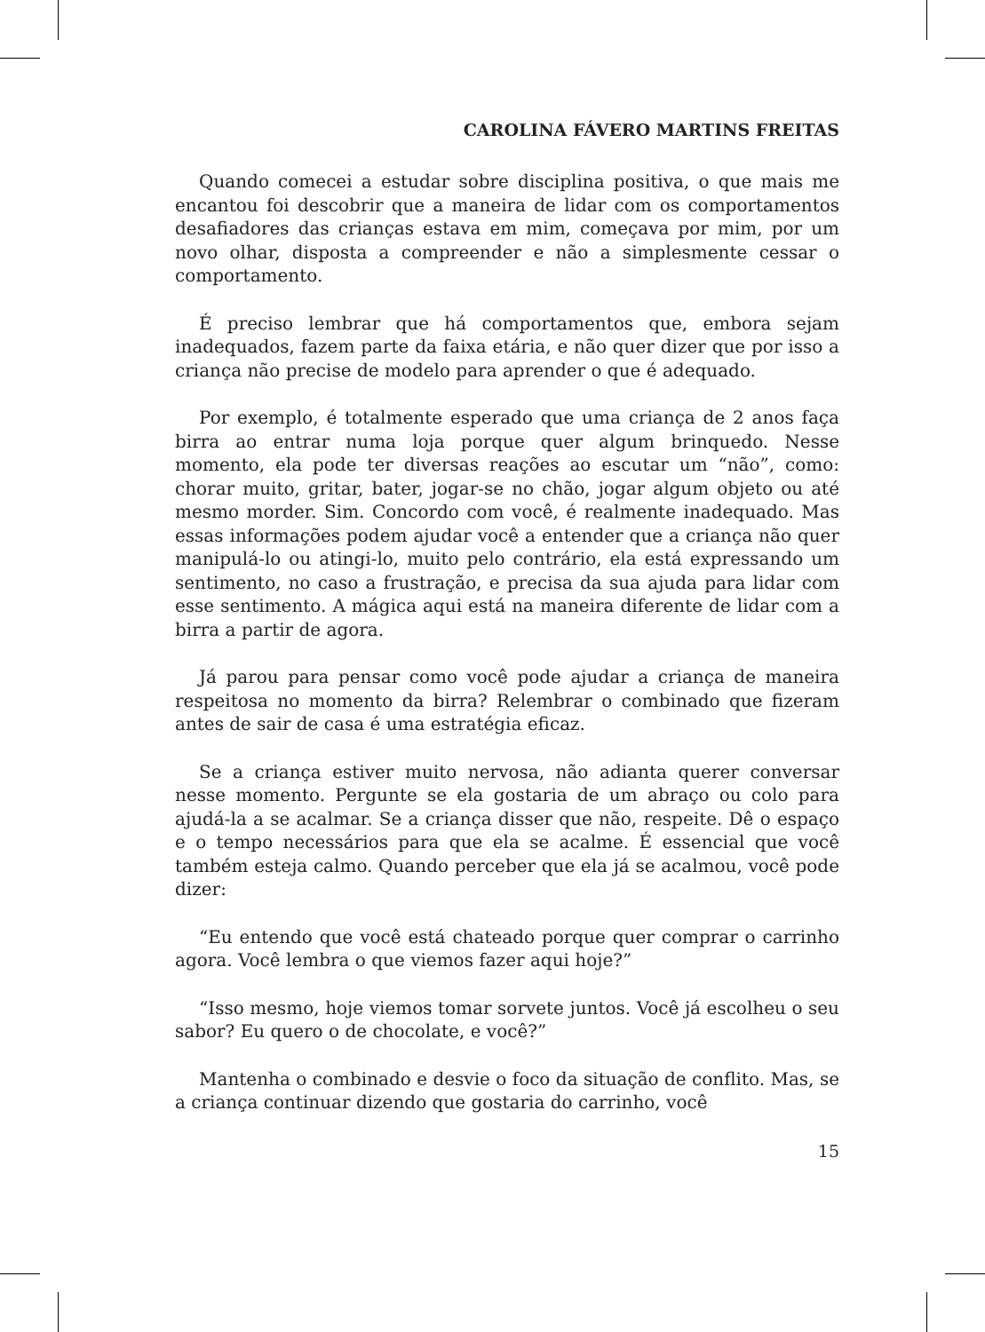CAROLINA FÁVERO MARTINS FREITAS
Quando comecei a estudar sobre disciplina positiva, o que mais me encantou foi descobrir que a maneira de lidar com os comportamentos desafiadores das crianças estava em mim, começava por mim, por um novo olhar, disposta a compreender e não a simplesmente cessar o comportamento.
É preciso lembrar que há comportamentos que, embora sejam inadequados, fazem parte da faixa etária, e não quer dizer que por isso a criança não precise de modelo para aprender o que é adequado.
Por exemplo, é totalmente esperado que uma criança de 2 anos faça birra ao entrar numa loja porque quer algum brinquedo. Nesse momento, ela pode ter diversas reações ao escutar um “não”, como: chorar muito, gritar, bater, jogar-se no chão, jogar algum objeto ou até mesmo morder. Sim. Concordo com você, é realmente inadequado. Mas essas informações podem ajudar você a entender que a criança não quer manipulá-lo ou atingi-lo, muito pelo contrário, ela está expressando um sentimento, no caso a frustração, e precisa da sua ajuda para lidar com esse sentimento. A mágica aqui está na maneira diferente de lidar com a birra a partir de agora.
Já parou para pensar como você pode ajudar a criança de maneira respeitosa no momento da birra? Relembrar o combinado que fizeram antes de sair de casa é uma estratégia eficaz.
Se a criança estiver muito nervosa, não adianta querer conversar nesse momento. Pergunte se ela gostaria de um abraço ou colo para ajudá-la a se acalmar. Se a criança disser que não, respeite. Dê o espaço e o tempo necessários para que ela se acalme. É essencial que você também esteja calmo. Quando perceber que ela já se acalmou, você pode dizer:
“Eu entendo que você está chateado porque quer comprar o carrinho agora. Você lembra o que viemos fazer aqui hoje?”
“Isso mesmo, hoje viemos tomar sorvete juntos. Você já escolheu o seu sabor? Eu quero o de chocolate, e você?”
Mantenha o combinado e desvie o foco da situação de conflito. Mas, se a criança continuar dizendo que gostaria do carrinho, você
15